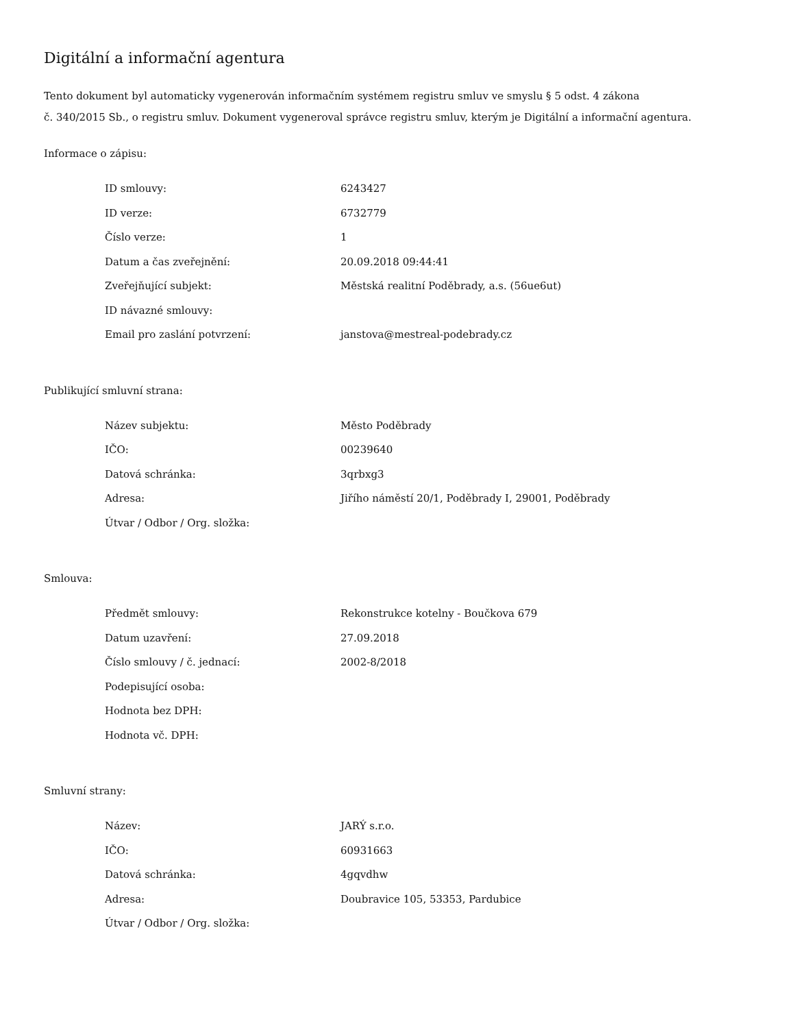Digitální a informační agentura
Tento dokument byl automaticky vygenerován informačním systémem registru smluv ve smyslu § 5 odst. 4 zákona
č. 340/2015 Sb., o registru smluv. Dokument vygeneroval správce registru smluv, kterým je Digitální a informační agentura.
Informace o zápisu:
| ID smlouvy: | 6243427 |
| ID verze: | 6732779 |
| Číslo verze: | 1 |
| Datum a čas zveřejnění: | 20.09.2018 09:44:41 |
| Zveřejňující subjekt: | Městská realitní Poděbrady, a.s. (56ue6ut) |
| ID návazné smlouvy: | |
| Email pro zaslání potvrzení: | janstova@mestreal-podebrady.cz |
Publikující smluvní strana:
| Název subjektu: | Město Poděbrady |
| IČO: | 00239640 |
| Datová schránka: | 3qrbxg3 |
| Adresa: | Jiřího náměstí 20/1, Poděbrady I, 29001, Poděbrady |
| Útvar / Odbor / Org. složka: | |
Smlouva:
| Předmět smlouvy: | Rekonstrukce kotelny - Boučkova 679 |
| Datum uzavření: | 27.09.2018 |
| Číslo smlouvy / č. jednací: | 2002-8/2018 |
| Podepisující osoba: | |
| Hodnota bez DPH: | |
| Hodnota vč. DPH: | |
Smluvní strany:
| Název: | JARÝ s.r.o. |
| IČO: | 60931663 |
| Datová schránka: | 4gqvdhw |
| Adresa: | Doubravice 105, 53353, Pardubice |
| Útvar / Odbor / Org. složka: | |